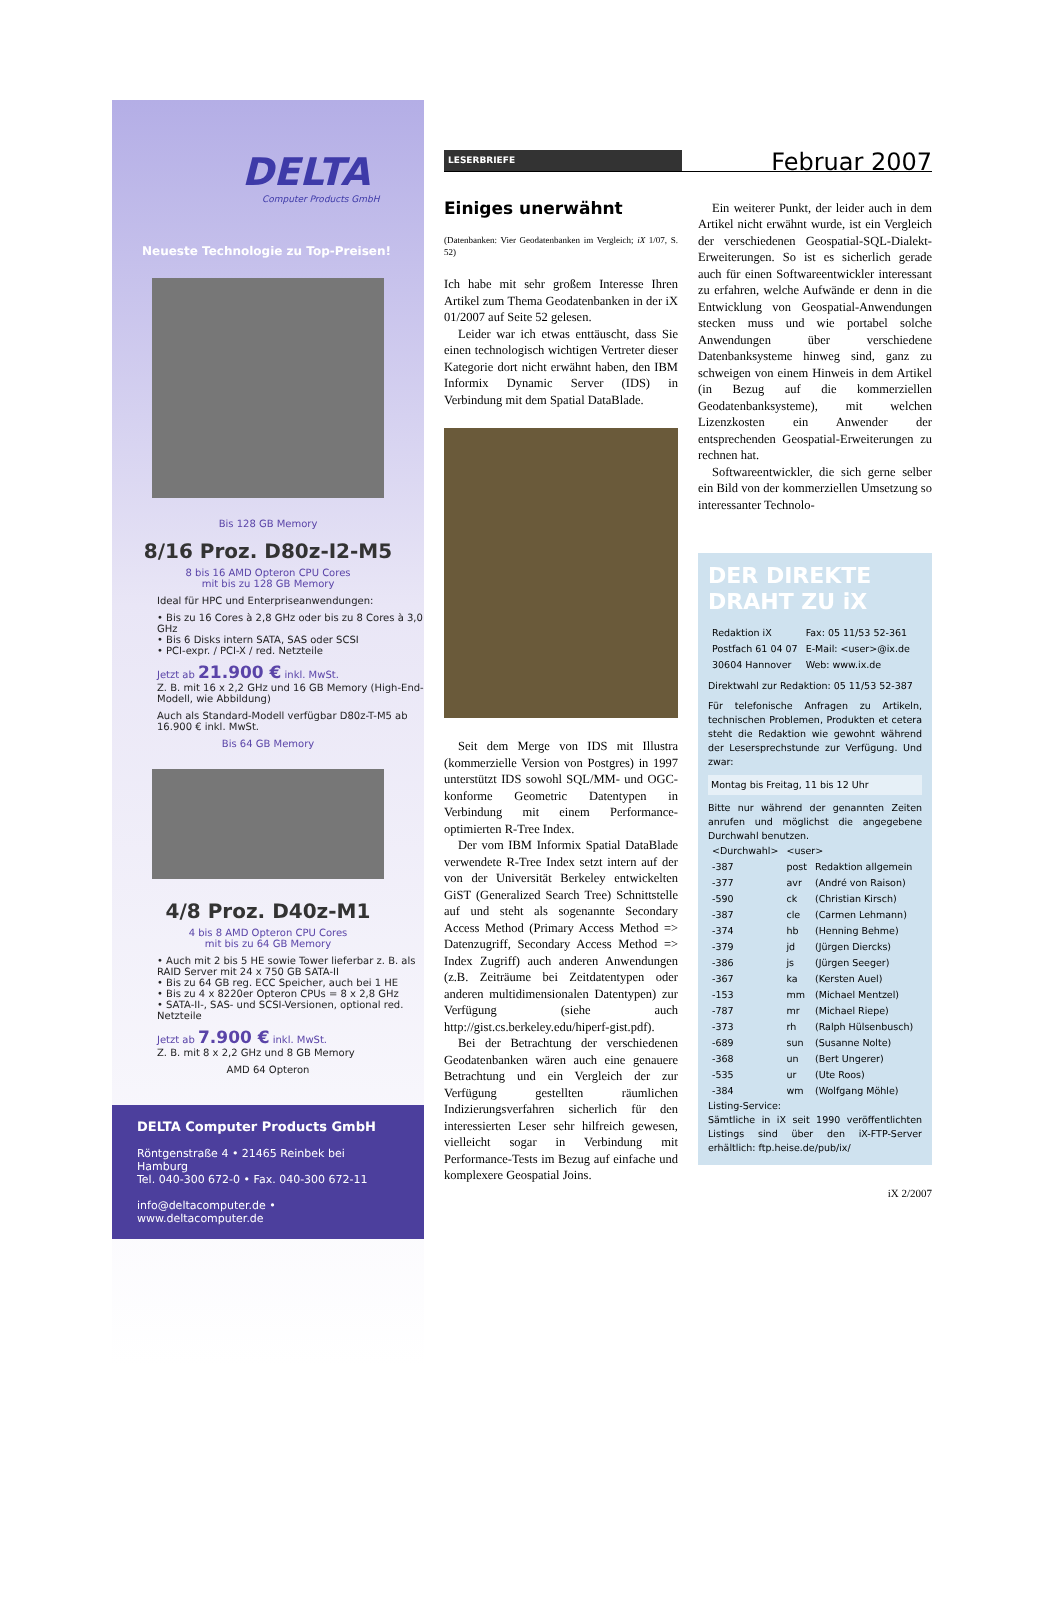DELTA
Computer Products GmbH
Neueste Technologie zu Top-Preisen!
Bis 128 GB Memory
8/16 Proz. D80z-I2-M5
8 bis 16 AMD Opteron CPU Cores
mit bis zu 128 GB Memory
Ideal für HPC und Enterpriseanwendungen:
• Bis zu 16 Cores à 2,8 GHz oder bis zu 8 Cores à 3,0 GHz
• Bis 6 Disks intern SATA, SAS oder SCSI
• PCI-expr. / PCI-X / red. Netzteile
Jetzt ab 21.900 € inkl. MwSt.
Z. B. mit 16 x 2,2 GHz und 16 GB Memory (High-End-Modell, wie Abbildung)
Auch als Standard-Modell verfügbar D80z-T-M5 ab 16.900 € inkl. MwSt.
Bis 64 GB Memory
4/8 Proz. D40z-M1
4 bis 8 AMD Opteron CPU Cores
mit bis zu 64 GB Memory
• Auch mit 2 bis 5 HE sowie Tower lieferbar z. B. als RAID Server mit 24 x 750 GB SATA-II
• Bis zu 64 GB reg. ECC Speicher, auch bei 1 HE
• Bis zu 4 x 8220er Opteron CPUs = 8 x 2,8 GHz
• SATA-II-, SAS- und SCSI-Versionen, optional red. Netzteile
Jetzt ab 7.900 € inkl. MwSt.
Z. B. mit 8 x 2,2 GHz und 8 GB Memory
AMD 64 Opteron
DELTA Computer Products GmbH
Röntgenstraße 4 • 21465 Reinbek bei Hamburg
Tel. 040-300 672-0 • Fax. 040-300 672-11
info@deltacomputer.de • www.deltacomputer.de
LESERBRIEFE Februar 2007
Einiges unerwähnt
(Datenbanken: Vier Geodatenbanken im Vergleich; iX 1/07, S. 52)
Ich habe mit sehr großem Interesse Ihren Artikel zum Thema Geodatenbanken in der iX 01/2007 auf Seite 52 gelesen.
Leider war ich etwas enttäuscht, dass Sie einen technologisch wichtigen Vertreter dieser Kategorie dort nicht erwähnt haben, den IBM Informix Dynamic Server (IDS) in Verbindung mit dem Spatial DataBlade.
Seit dem Merge von IDS mit Illustra (kommerzielle Version von Postgres) in 1997 unterstützt IDS sowohl SQL/MM- und OGC-konforme Geometric Datentypen in Verbindung mit einem Performance-optimierten R-Tree Index.
Der vom IBM Informix Spatial DataBlade verwendete R-Tree Index setzt intern auf der von der Universität Berkeley entwickelten GiST (Generalized Search Tree) Schnittstelle auf und steht als sogenannte Secondary Access Method (Primary Access Method => Datenzugriff, Secondary Access Method => Index Zugriff) auch anderen Anwendungen (z.B. Zeiträume bei Zeitdatentypen oder anderen multidimensionalen Datentypen) zur Verfügung (siehe auch http://gist.cs.berkeley.edu/hiperf-gist.pdf).
Bei der Betrachtung der verschiedenen Geodatenbanken wären auch eine genauere Betrachtung und ein Vergleich der zur Verfügung gestellten räumlichen Indizierungsverfahren sicherlich für den interessierten Leser sehr hilfreich gewesen, vielleicht sogar in Verbindung mit Performance-Tests im Bezug auf einfache und komplexere Geospatial Joins.
Ein weiterer Punkt, der leider auch in dem Artikel nicht erwähnt wurde, ist ein Vergleich der verschiedenen Geospatial-SQL-Dialekt-Erweiterungen. So ist es sicherlich gerade auch für einen Softwareentwickler interessant zu erfahren, welche Aufwände er denn in die Entwicklung von Geospatial-Anwendungen stecken muss und wie portabel solche Anwendungen über verschiedene Datenbanksysteme hinweg sind, ganz zu schweigen von einem Hinweis in dem Artikel (in Bezug auf die kommerziellen Geodatenbanksysteme), mit welchen Lizenzkosten ein Anwender der entsprechenden Geospatial-Erweiterungen zu rechnen hat.
Softwareentwickler, die sich gerne selber ein Bild von der kommerziellen Umsetzung so interessanter Technolo-
DER DIREKTE
DRAHT ZU iX
| Redaktion iX | Fax: 05 11/53 52-361 |
| Postfach 61 04 07 | E-Mail: <user>@ix.de |
| 30604 Hannover | Web: www.ix.de |
Direktwahl zur Redaktion: 05 11/53 52-387
Für telefonische Anfragen zu Artikeln, technischen Problemen, Produkten et cetera steht die Redaktion wie gewohnt während der Lesersprechstunde zur Verfügung. Und zwar:
Montag bis Freitag, 11 bis 12 Uhr
Bitte nur während der genannten Zeiten anrufen und möglichst die angegebene Durchwahl benutzen.
| <Durchwahl> | <user> | |
| --- | --- | --- |
| -387 | post | Redaktion allgemein |
| -377 | avr | (André von Raison) |
| -590 | ck | (Christian Kirsch) |
| -387 | cle | (Carmen Lehmann) |
| -374 | hb | (Henning Behme) |
| -379 | jd | (Jürgen Diercks) |
| -386 | js | (Jürgen Seeger) |
| -367 | ka | (Kersten Auel) |
| -153 | mm | (Michael Mentzel) |
| -787 | mr | (Michael Riepe) |
| -373 | rh | (Ralph Hülsenbusch) |
| -689 | sun | (Susanne Nolte) |
| -368 | un | (Bert Ungerer) |
| -535 | ur | (Ute Roos) |
| -384 | wm | (Wolfgang Möhle) |
Listing-Service:
Sämtliche in iX seit 1990 veröffentlichten Listings sind über den iX-FTP-Server erhältlich: ftp.heise.de/pub/ix/
iX 2/2007